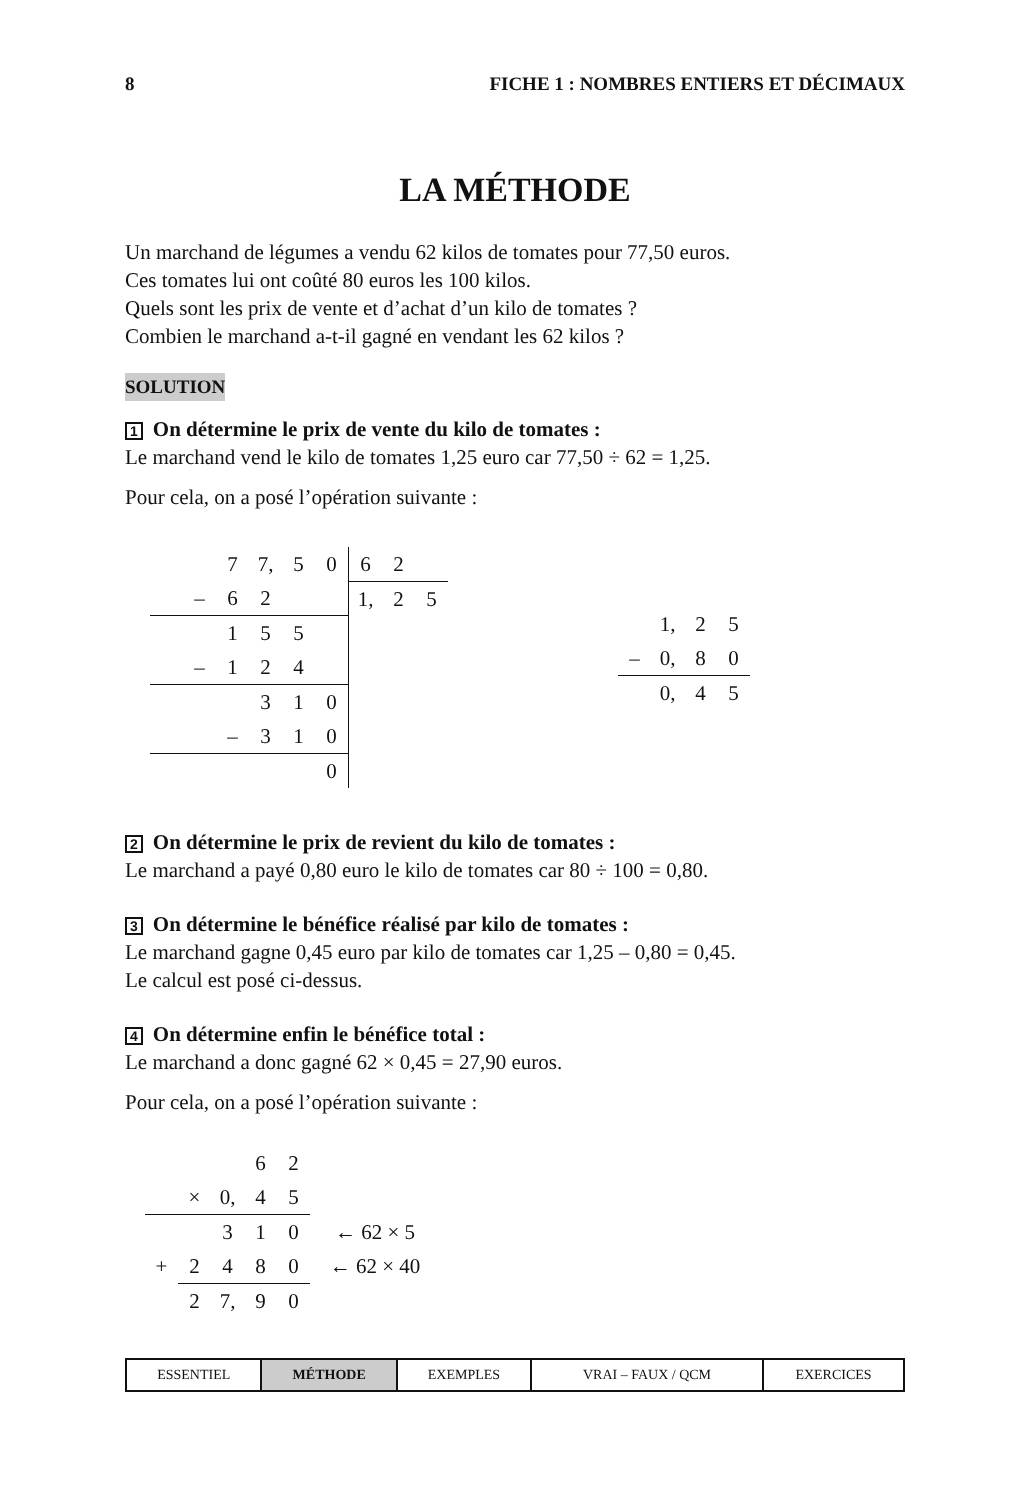8 FICHE 1 : NOMBRES ENTIERS ET DÉCIMAUX
LA MÉTHODE
Un marchand de légumes a vendu 62 kilos de tomates pour 77,50 euros.
Ces tomates lui ont coûté 80 euros les 100 kilos.
Quels sont les prix de vente et d’achat d’un kilo de tomates ?
Combien le marchand a-t-il gagné en vendant les 62 kilos ?
SOLUTION
1 On détermine le prix de vente du kilo de tomates :
Le marchand vend le kilo de tomates 1,25 euro car 77,50 ÷ 62 = 1,25.
Pour cela, on a posé l’opération suivante :
| | | 7 | 7, | 5 | 0 |
| | – | 6 | 2 | | |
| | | 1 | 5 | 5 | |
| | – | 1 | 2 | 4 | |
| | | | 3 | 1 | 0 |
| | | – | 3 | 1 | 0 |
| | | | | | 0 |
| 6 | 2 | |
| 1, | 2 | 5 |
| | 1, | 2 | 5 |
| – | 0, | 8 | 0 |
| | 0, | 4 | 5 |
2 On détermine le prix de revient du kilo de tomates :
Le marchand a payé 0,80 euro le kilo de tomates car 80 ÷ 100 = 0,80.
3 On détermine le bénéfice réalisé par kilo de tomates :
Le marchand gagne 0,45 euro par kilo de tomates car 1,25 – 0,80 = 0,45.
Le calcul est posé ci-dessus.
4 On détermine enfin le bénéfice total :
Le marchand a donc gagné 62 × 0,45 = 27,90 euros.
Pour cela, on a posé l’opération suivante :
| | | | 6 | 2 | |
| | × | 0, | 4 | 5 | |
| | | 3 | 1 | 0 | ← 62 × 5 |
| + | 2 | 4 | 8 | 0 | ← 62 × 40 |
| | 2 | 7, | 9 | 0 | |
| ESSENTIEL | MÉTHODE | EXEMPLES | VRAI – FAUX / QCM | EXERCICES |